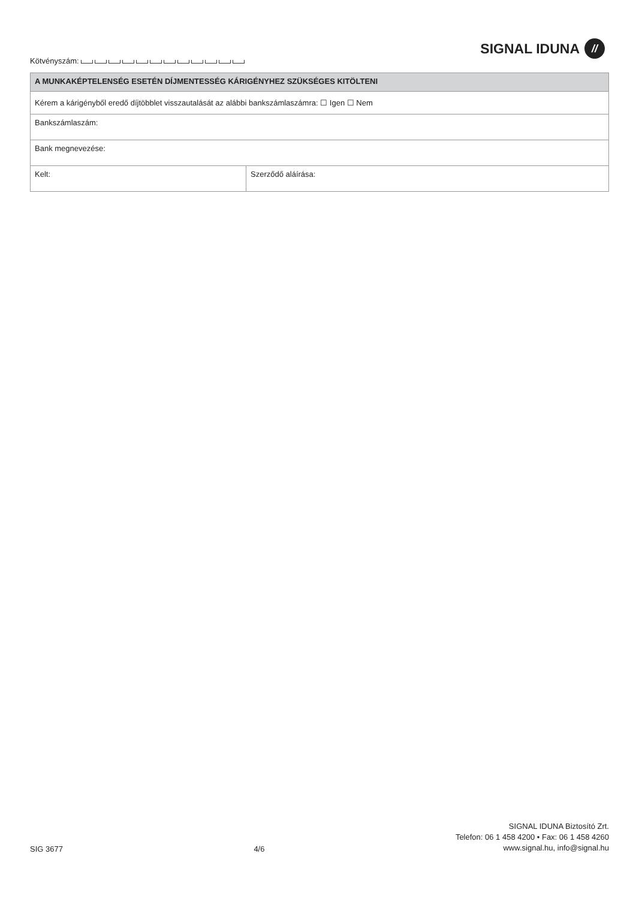SIGNAL IDUNA //
Kötvényszám:
| A MUNKAKÉPTELENSÉG ESETÉN DÍJMENTESSÉG KÁRIGÉNYHEZ SZÜKSÉGES KITÖLTENI | |
| --- | --- |
| Kérem a kárigényből eredő díjtöbblet visszautalását az alábbi bankszámlaszámra: ☐ Igen ☐ Nem | |
| Bankszámlaszám: | |
| Bank megnevezése: | |
| Kelt: | Szerződő aláírása: |
SIG 3677
4/6
SIGNAL IDUNA Biztosító Zrt.
Telefon: 06 1 458 4200 • Fax: 06 1 458 4260
www.signal.hu, info@signal.hu